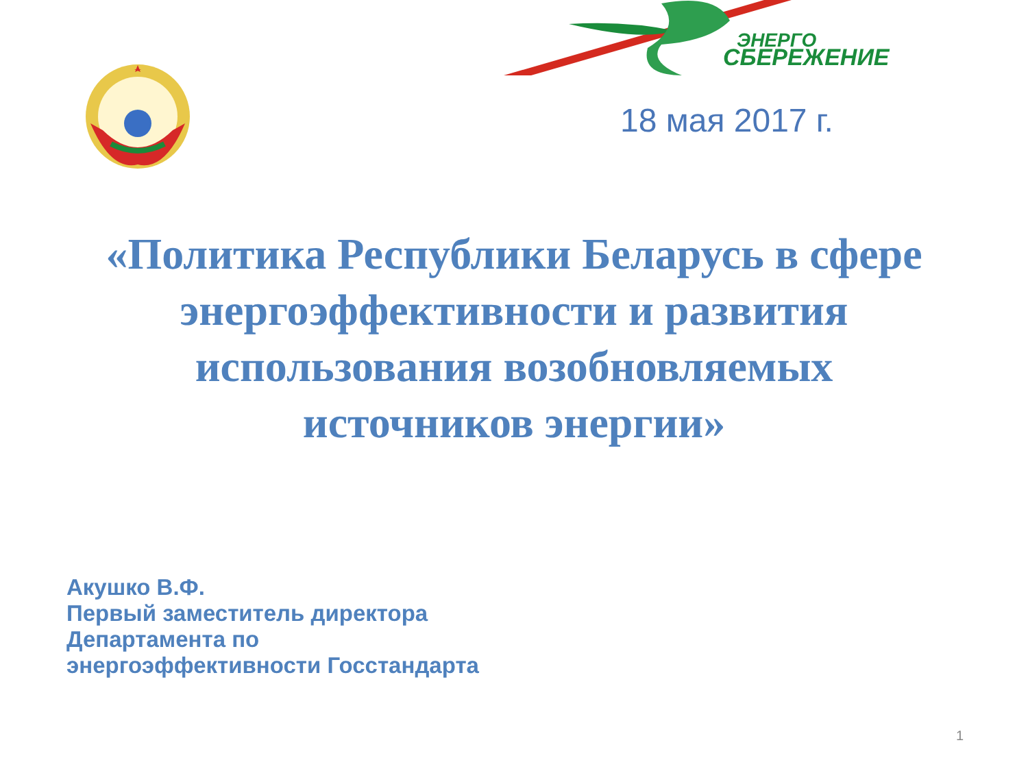СБЕРЕЖЕНИЕ
ЭНЕРГО
18 мая 2017 г.
«Политика Республики Беларусь в сфере
энергоэффективности и развития
использования возобновляемых
источников энергии»
Акушко В.Ф.
Первый заместитель директора
Департамента по
энергоэффективности Госстандарта
1